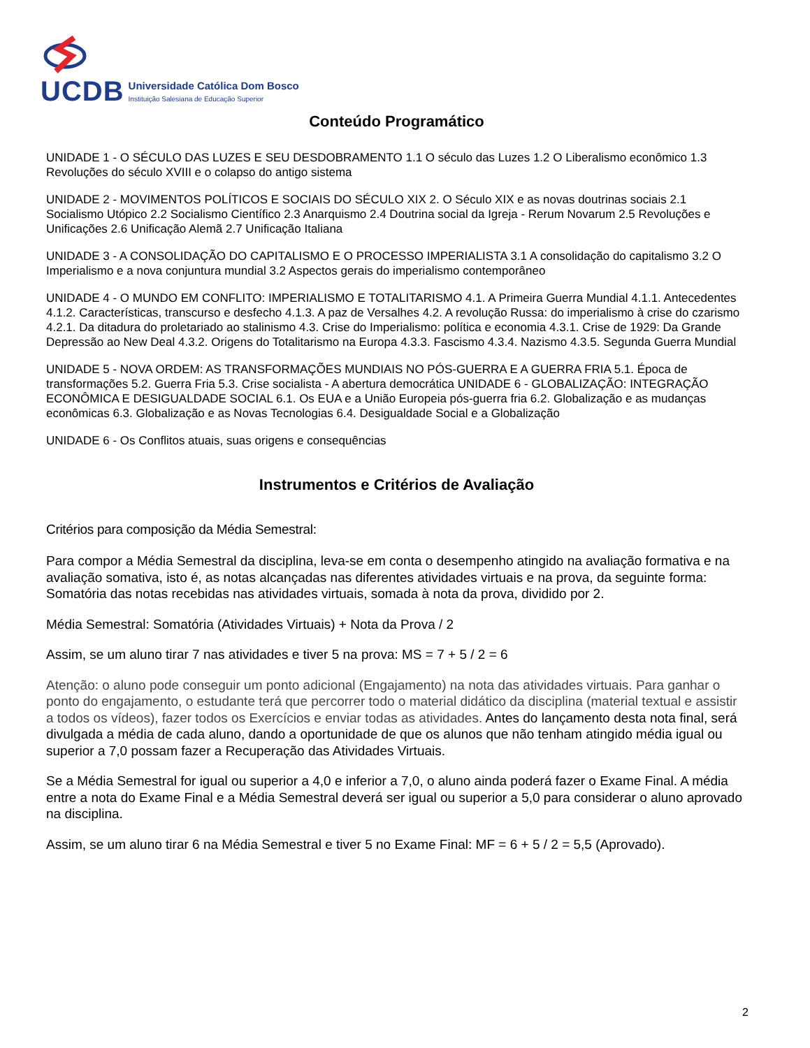UCDB
Universidade Católica Dom Bosco
Instituição Salesiana de Educação Superior
Conteúdo Programático
UNIDADE 1 - O SÉCULO DAS LUZES E SEU DESDOBRAMENTO 1.1 O século das Luzes 1.2 O Liberalismo econômico 1.3 Revoluções do século XVIII e o colapso do antigo sistema
UNIDADE 2 - MOVIMENTOS POLÍTICOS E SOCIAIS DO SÉCULO XIX 2. O Século XIX e as novas doutrinas sociais 2.1 Socialismo Utópico 2.2 Socialismo Científico 2.3 Anarquismo 2.4 Doutrina social da Igreja - Rerum Novarum 2.5 Revoluções e Unificações 2.6 Unificação Alemã 2.7 Unificação Italiana
UNIDADE 3 - A CONSOLIDAÇÃO DO CAPITALISMO E O PROCESSO IMPERIALISTA 3.1 A consolidação do capitalismo 3.2 O Imperialismo e a nova conjuntura mundial 3.2 Aspectos gerais do imperialismo contemporâneo
UNIDADE 4 - O MUNDO EM CONFLITO: IMPERIALISMO E TOTALITARISMO 4.1. A Primeira Guerra Mundial 4.1.1. Antecedentes 4.1.2. Características, transcurso e desfecho 4.1.3. A paz de Versalhes 4.2. A revolução Russa: do imperialismo à crise do czarismo 4.2.1. Da ditadura do proletariado ao stalinismo 4.3. Crise do Imperialismo: política e economia 4.3.1. Crise de 1929: Da Grande Depressão ao New Deal 4.3.2. Origens do Totalitarismo na Europa 4.3.3. Fascismo 4.3.4. Nazismo 4.3.5. Segunda Guerra Mundial
UNIDADE 5 - NOVA ORDEM: AS TRANSFORMAÇÕES MUNDIAIS NO PÓS-GUERRA E A GUERRA FRIA 5.1. Época de transformações 5.2. Guerra Fria 5.3. Crise socialista - A abertura democrática UNIDADE 6 - GLOBALIZAÇÃO: INTEGRAÇÃO ECONÔMICA E DESIGUALDADE SOCIAL 6.1. Os EUA e a União Europeia pós-guerra fria 6.2. Globalização e as mudanças econômicas 6.3. Globalização e as Novas Tecnologias 6.4. Desigualdade Social e a Globalização
UNIDADE 6 - Os Conflitos atuais, suas origens e consequências
Instrumentos e Critérios de Avaliação
Critérios para composição da Média Semestral:
Para compor a Média Semestral da disciplina, leva-se em conta o desempenho atingido na avaliação formativa e na avaliação somativa, isto é, as notas alcançadas nas diferentes atividades virtuais e na prova, da seguinte forma: Somatória das notas recebidas nas atividades virtuais, somada à nota da prova, dividido por 2.
Média Semestral: Somatória (Atividades Virtuais) + Nota da Prova / 2
Assim, se um aluno tirar 7 nas atividades e tiver 5 na prova: MS = 7 + 5 / 2 = 6
Atenção: o aluno pode conseguir um ponto adicional (Engajamento) na nota das atividades virtuais. Para ganhar o ponto do engajamento, o estudante terá que percorrer todo o material didático da disciplina (material textual e assistir a todos os vídeos), fazer todos os Exercícios e enviar todas as atividades. Antes do lançamento desta nota final, será divulgada a média de cada aluno, dando a oportunidade de que os alunos que não tenham atingido média igual ou superior a 7,0 possam fazer a Recuperação das Atividades Virtuais.
Se a Média Semestral for igual ou superior a 4,0 e inferior a 7,0, o aluno ainda poderá fazer o Exame Final. A média entre a nota do Exame Final e a Média Semestral deverá ser igual ou superior a 5,0 para considerar o aluno aprovado na disciplina.
Assim, se um aluno tirar 6 na Média Semestral e tiver 5 no Exame Final: MF = 6 + 5 / 2 = 5,5 (Aprovado).
2